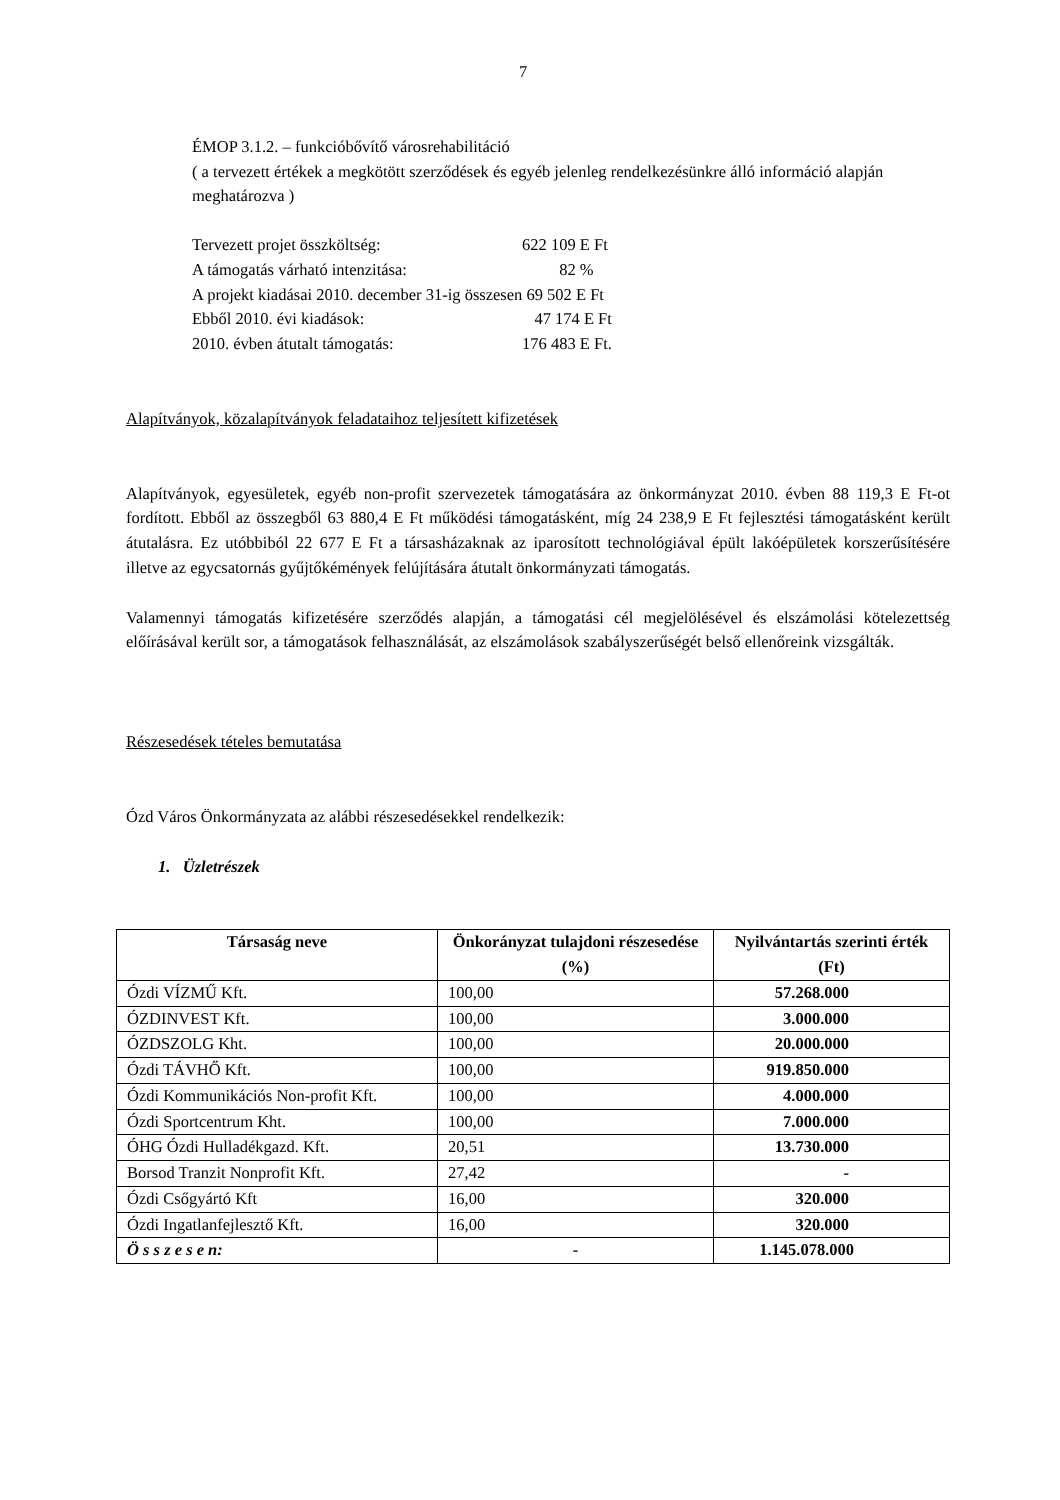7
ÉMOP 3.1.2. – funkcióbővítő városrehabilitáció
( a tervezett értékek a megkötött szerződések és egyéb jelenleg rendelkezésünkre álló információ alapján meghatározva )
Tervezett projet összköltség: 622 109 E Ft
A támogatás várható intenzitása: 82 %
A projekt kiadásai 2010. december 31-ig összesen 69 502 E Ft
Ebből 2010. évi kiadások: 47 174 E Ft
2010. évben átutalt támogatás: 176 483 E Ft.
Alapítványok, közalapítványok feladataihoz teljesített kifizetések
Alapítványok, egyesületek, egyéb non-profit szervezetek támogatására az önkormányzat 2010. évben 88 119,3 E Ft-ot fordított. Ebből az összegből 63 880,4 E Ft működési támogatásként, míg 24 238,9 E Ft fejlesztési támogatásként került átutalásra. Ez utóbbiból 22 677 E Ft a társasházaknak az iparosított technológiával épült lakóépületek korszerűsítésére illetve az egycsatornás gyűjtőkémények felújítására átutalt önkormányzati támogatás.
Valamennyi támogatás kifizetésére szerződés alapján, a támogatási cél megjelölésével és elszámolási kötelezettség előírásával került sor, a támogatások felhasználását, az elszámolások szabályszerűségét belső ellenőreink vizsgálták.
Részesedések tételes bemutatása
Ózd Város Önkormányzata az alábbi részesedésekkel rendelkezik:
1. Üzletrészek
| Társaság neve | Önkorányzat tulajdoni részesedése (%) | Nyilvántartás szerinti érték (Ft) |
| --- | --- | --- |
| Ózdi VÍZMŰ Kft. | 100,00 | 57.268.000 |
| ÓZDINVEST Kft. | 100,00 | 3.000.000 |
| ÓZDSZOLG Kht. | 100,00 | 20.000.000 |
| Ózdi TÁVHŐ Kft. | 100,00 | 919.850.000 |
| Ózdi Kommunikációs Non-profit Kft. | 100,00 | 4.000.000 |
| Ózdi Sportcentrum Kht. | 100,00 | 7.000.000 |
| ÓHG Ózdi Hulladékgazd. Kft. | 20,51 | 13.730.000 |
| Borsod Tranzit Nonprofit Kft. | 27,42 | - |
| Ózdi Csőgyártó Kft | 16,00 | 320.000 |
| Ózdi Ingatlanfejlesztő Kft. | 16,00 | 320.000 |
| Ö s s z e s e n: | - | 1.145.078.000 |